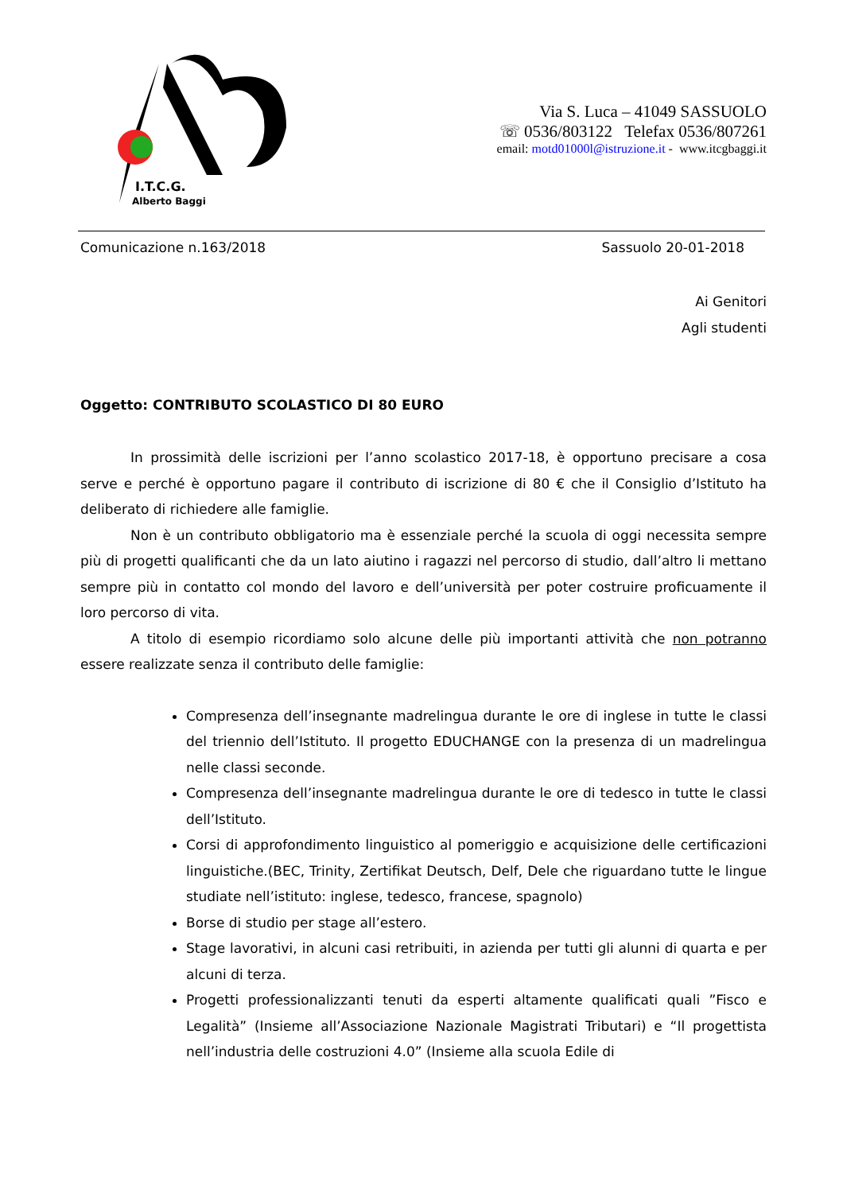I.T.C.G.
Alberto Baggi
Via S. Luca – 41049 SASSUOLO
☏ 0536/803122 Telefax 0536/807261
email: motd01000l@istruzione.it - www.itcgbaggi.it
Comunicazione n.163/2018 Sassuolo 20-01-2018
Ai Genitori
Agli studenti
Oggetto: CONTRIBUTO SCOLASTICO DI 80 EURO
In prossimità delle iscrizioni per l’anno scolastico 2017-18, è opportuno precisare a cosa serve e perché è opportuno pagare il contributo di iscrizione di 80 € che il Consiglio d’Istituto ha deliberato di richiedere alle famiglie.
Non è un contributo obbligatorio ma è essenziale perché la scuola di oggi necessita sempre più di progetti qualificanti che da un lato aiutino i ragazzi nel percorso di studio, dall’altro li mettano sempre più in contatto col mondo del lavoro e dell’università per poter costruire proficuamente il loro percorso di vita.
A titolo di esempio ricordiamo solo alcune delle più importanti attività che non potranno essere realizzate senza il contributo delle famiglie:
Compresenza dell’insegnante madrelingua durante le ore di inglese in tutte le classi del triennio dell’Istituto. Il progetto EDUCHANGE con la presenza di un madrelingua nelle classi seconde.
Compresenza dell’insegnante madrelingua durante le ore di tedesco in tutte le classi dell’Istituto.
Corsi di approfondimento linguistico al pomeriggio e acquisizione delle certificazioni linguistiche.(BEC, Trinity, Zertifikat Deutsch, Delf, Dele che riguardano tutte le lingue studiate nell’istituto: inglese, tedesco, francese, spagnolo)
Borse di studio per stage all’estero.
Stage lavorativi, in alcuni casi retribuiti, in azienda per tutti gli alunni di quarta e per alcuni di terza.
Progetti professionalizzanti tenuti da esperti altamente qualificati quali ”Fisco e Legalità” (Insieme all’Associazione Nazionale Magistrati Tributari) e “Il progettista nell’industria delle costruzioni 4.0” (Insieme alla scuola Edile di